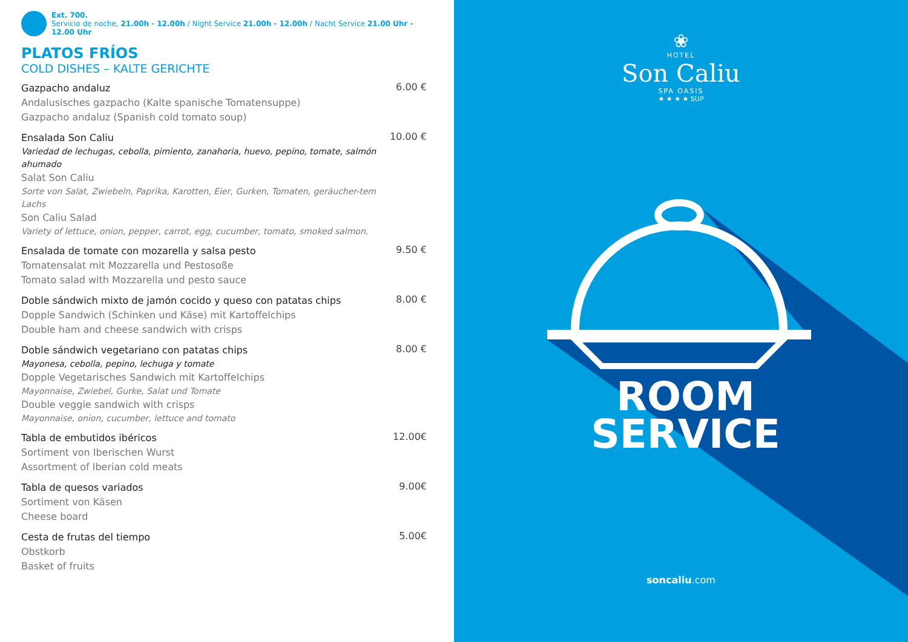Ext. 700.
Servicio de noche, 21.00h - 12.00h / Night Service 21.00h - 12.00h / Nacht Service 21.00 Uhr - 12.00 Uhr
PLATOS FRÍOS
COLD DISHES – KALTE GERICHTE
Gazpacho andaluz
Andalusisches gazpacho (Kalte spanische Tomatensuppe)
Gazpacho andaluz (Spanish cold tomato soup)
6.00 €
Ensalada Son Caliu
Variedad de lechugas, cebolla, pimiento, zanahoria, huevo, pepino, tomate, salmón ahumado
Salat Son Caliu
Sorte von Salat, Zwiebeln, Paprika, Karotten, Eier, Gurken, Tomaten, geräucher-tem Lachs
Son Caliu Salad
Variety of lettuce, onion, pepper, carrot, egg, cucumber, tomato, smoked salmon.
10.00 €
Ensalada de tomate con mozarella y salsa pesto
Tomatensalat mit Mozzarella und Pestosoße
Tomato salad with Mozzarella und pesto sauce
9.50 €
Doble sándwich mixto de jamón cocido y queso con patatas chips
Dopple Sandwich (Schinken und Käse) mit Kartoffelchips
Double ham and cheese sandwich with crisps
8.00 €
Doble sándwich vegetariano con patatas chips
Mayonesa, cebolla, pepino, lechuga y tomate
Dopple Vegetarisches Sandwich mit Kartoffelchips
Mayonnaise, Zwiebel, Gurke, Salat und Tomate
Double veggie sandwich with crisps
Mayonnaise, onion, cucumber, lettuce and tomato
8.00 €
Tabla de embutidos ibéricos
Sortiment von Iberischen Wurst
Assortment of Iberian cold meats
12.00€
Tabla de quesos variados
Sortiment von Käsen
Cheese board
9.00€
Cesta de frutas del tiempo
Obstkorb
Basket of fruits
5.00€
❀
HOTEL
Son Caliu
SPA OASIS
★ ★ ★ ★ SUP
ROOM
SERVICE
soncaliu.com